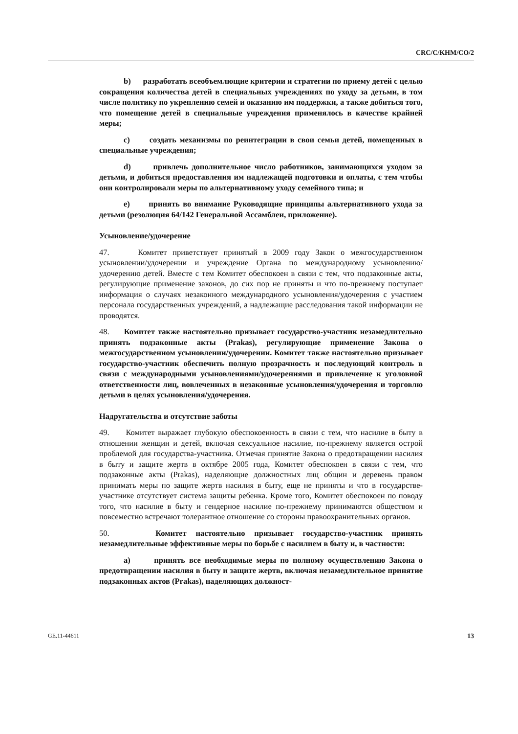CRC/C/KHM/CO/2
b) разработать всеобъемлющие критерии и стратегии по приему детей с целью сокращения количества детей в специальных учреждениях по уходу за детьми, в том числе политику по укреплению семей и оказанию им поддержки, а также добиться того, что помещение детей в специальные учреждения применялось в качестве крайней меры;
c) создать механизмы по реинтеграции в свои семьи детей, помещенных в специальные учреждения;
d) привлечь дополнительное число работников, занимающихся уходом за детьми, и добиться предоставления им надлежащей подготовки и оплаты, с тем чтобы они контролировали меры по альтернативному уходу семейного типа; и
e) принять во внимание Руководящие принципы альтернативного ухода за детьми (резолюция 64/142 Генеральной Ассамблеи, приложение).
Усыновление/удочерение
47. Комитет приветствует принятый в 2009 году Закон о межгосударственном усыновлении/удочерении и учреждение Органа по международному усыновлению/удочерению детей. Вместе с тем Комитет обеспокоен в связи с тем, что подзаконные акты, регулирующие применение законов, до сих пор не приняты и что по-прежнему поступает информация о случаях незаконного международного усыновления/удочерения с участием персонала государственных учреждений, а надлежащие расследования такой информации не проводятся.
48. Комитет также настоятельно призывает государство-участник незамедлительно принять подзаконные акты (Prakas), регулирующие применение Закона о межгосударственном усыновлении/удочерении. Комитет также настоятельно призывает государство-участник обеспечить полную прозрачность и последующий контроль в связи с международными усыновлениями/удочерениями и привлечение к уголовной ответственности лиц, вовлеченных в незаконные усыновления/удочерения и торговлю детьми в целях усыновления/удочерения.
Надругательства и отсутствие заботы
49. Комитет выражает глубокую обеспокоенность в связи с тем, что насилие в быту в отношении женщин и детей, включая сексуальное насилие, по-прежнему является острой проблемой для государства-участника. Отмечая принятие Закона о предотвращении насилия в быту и защите жертв в октябре 2005 года, Комитет обеспокоен в связи с тем, что подзаконные акты (Prakas), наделяющие должностных лиц общин и деревень правом принимать меры по защите жертв насилия в быту, еще не приняты и что в государстве-участнике отсутствует система защиты ребенка. Кроме того, Комитет обеспокоен по поводу того, что насилие в быту и гендерное насилие по-прежнему принимаются обществом и повсеместно встречают толерантное отношение со стороны правоохранительных органов.
50. Комитет настоятельно призывает государство-участник принять незамедлительные эффективные меры по борьбе с насилием в быту и, в частности:
a) принять все необходимые меры по полному осуществлению Закона о предотвращении насилия в быту и защите жертв, включая незамедлительное принятие подзаконных актов (Prakas), наделяющих должност-
GE.11-44611 13